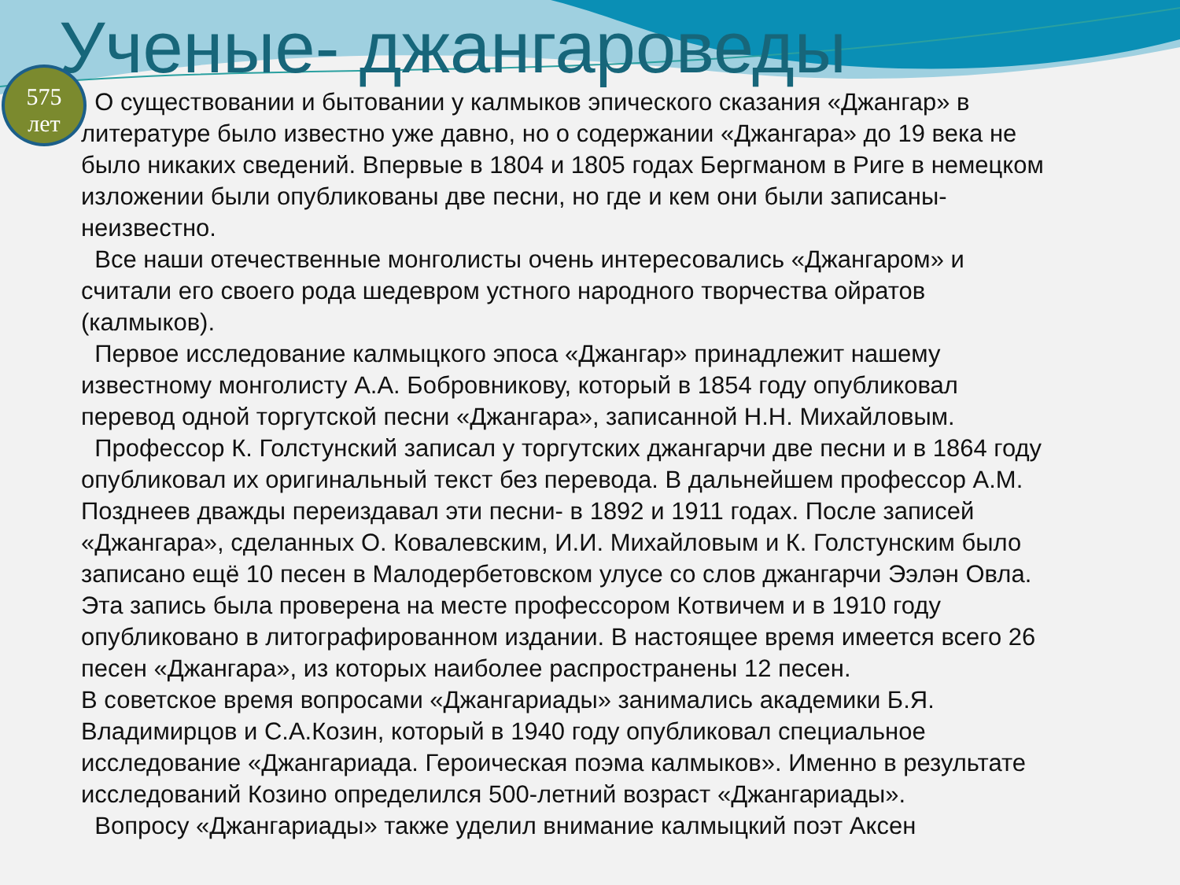Ученые- джангароведы
575
лет
О существовании и бытовании у калмыков эпического сказания «Джангар» в литературе было известно уже давно, но о содержании «Джангара» до 19 века не было никаких сведений. Впервые в 1804 и 1805 годах Бергманом в Риге в немецком изложении были опубликованы две песни, но где и кем они были записаны- неизвестно.
Все наши отечественные монголисты очень интересовались «Джангаром» и считали его своего рода шедевром устного народного творчества ойратов (калмыков).
Первое исследование калмыцкого эпоса «Джангар» принадлежит нашему известному монголисту А.А. Бобровникову, который в 1854 году опубликовал перевод одной торгутской песни «Джангара», записанной Н.Н. Михайловым.
Профессор К. Голстунский записал у торгутских джангарчи две песни и в 1864 году опубликовал их оригинальный текст без перевода. В дальнейшем профессор А.М. Позднеев дважды переиздавал эти песни- в 1892 и 1911 годах. После записей «Джангара», сделанных О. Ковалевским, И.И. Михайловым и К. Голстунским было записано ещё 10 песен в Малодербетовском улусе со слов джангарчи Ээлән Овла. Эта запись была проверена на месте профессором Котвичем и в 1910 году опубликовано в литографированном издании. В настоящее время имеется всего 26 песен «Джангара», из которых наиболее распространены 12 песен.
В советское время вопросами «Джангариады» занимались академики Б.Я. Владимирцов и С.А.Козин, который в 1940 году опубликовал специальное исследование «Джангариада. Героическая поэма калмыков». Именно в результате исследований Козино определился 500-летний возраст «Джангариады».
Вопросу «Джангариады» также уделил внимание калмыцкий поэт Аксен